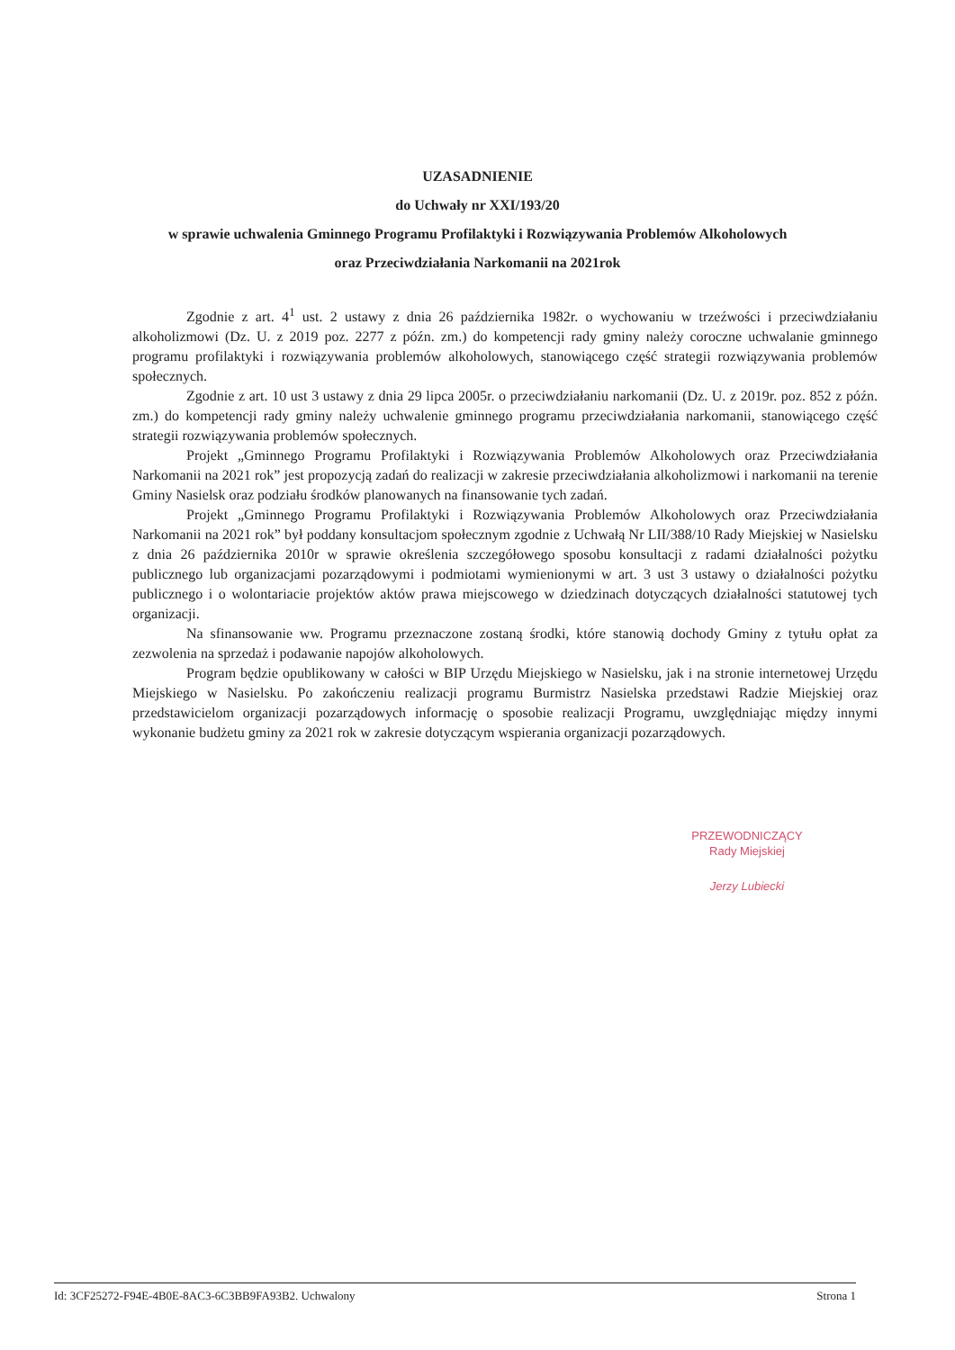UZASADNIENIE
do Uchwały nr XXI/193/20
w sprawie uchwalenia Gminnego Programu Profilaktyki i Rozwiązywania Problemów Alkoholowych
oraz Przeciwdziałania Narkomanii na 2021rok
Zgodnie z art. 4<sup>1</sup> ust. 2 ustawy z dnia 26 października 1982r. o wychowaniu w trzeźwości i przeciwdziałaniu alkoholizmowi (Dz. U. z 2019 poz. 2277 z późn. zm.) do kompetencji rady gminy należy coroczne uchwalanie gminnego programu profilaktyki i rozwiązywania problemów alkoholowych, stanowiącego część strategii rozwiązywania problemów społecznych.
Zgodnie z art. 10 ust 3 ustawy z dnia 29 lipca 2005r. o przeciwdziałaniu narkomanii (Dz. U. z 2019r. poz. 852 z późn. zm.) do kompetencji rady gminy należy uchwalenie gminnego programu przeciwdziałania narkomanii, stanowiącego część strategii rozwiązywania problemów społecznych.
Projekt „Gminnego Programu Profilaktyki i Rozwiązywania Problemów Alkoholowych oraz Przeciwdziałania Narkomanii na 2021 rok” jest propozycją zadań do realizacji w zakresie przeciwdziałania alkoholizmowi i narkomanii na terenie Gminy Nasielsk oraz podziału środków planowanych na finansowanie tych zadań.
Projekt „Gminnego Programu Profilaktyki i Rozwiązywania Problemów Alkoholowych oraz Przeciwdziałania Narkomanii na 2021 rok” był poddany konsultacjom społecznym zgodnie z Uchwałą Nr LII/388/10 Rady Miejskiej w Nasielsku z dnia 26 października 2010r w sprawie określenia szczegółowego sposobu konsultacji z radami działalności pożytku publicznego lub organizacjami pozarządowymi i podmiotami wymienionymi w art. 3 ust 3 ustawy o działalności pożytku publicznego i o wolontariacie projektów aktów prawa miejscowego w dziedzinach dotyczących działalności statutowej tych organizacji.
Na sfinansowanie ww. Programu przeznaczone zostaną środki, które stanowią dochody Gminy z tytułu opłat za zezwolenia na sprzedaż i podawanie napojów alkoholowych.
Program będzie opublikowany w całości w BIP Urzędu Miejskiego w Nasielsku, jak i na stronie internetowej Urzędu Miejskiego w Nasielsku. Po zakończeniu realizacji programu Burmistrz Nasielska przedstawi Radzie Miejskiej oraz przedstawicielom organizacji pozarządowych informację o sposobie realizacji Programu, uwzględniając między innymi wykonanie budżetu gminy za 2021 rok w zakresie dotyczącym wspierania organizacji pozarządowych.
PRZEWODNICZĄCY
Rady Miejskiej
Jerzy Lubiecki
Id: 3CF25272-F94E-4B0E-8AC3-6C3BB9FA93B2. Uchwalony Strona 1